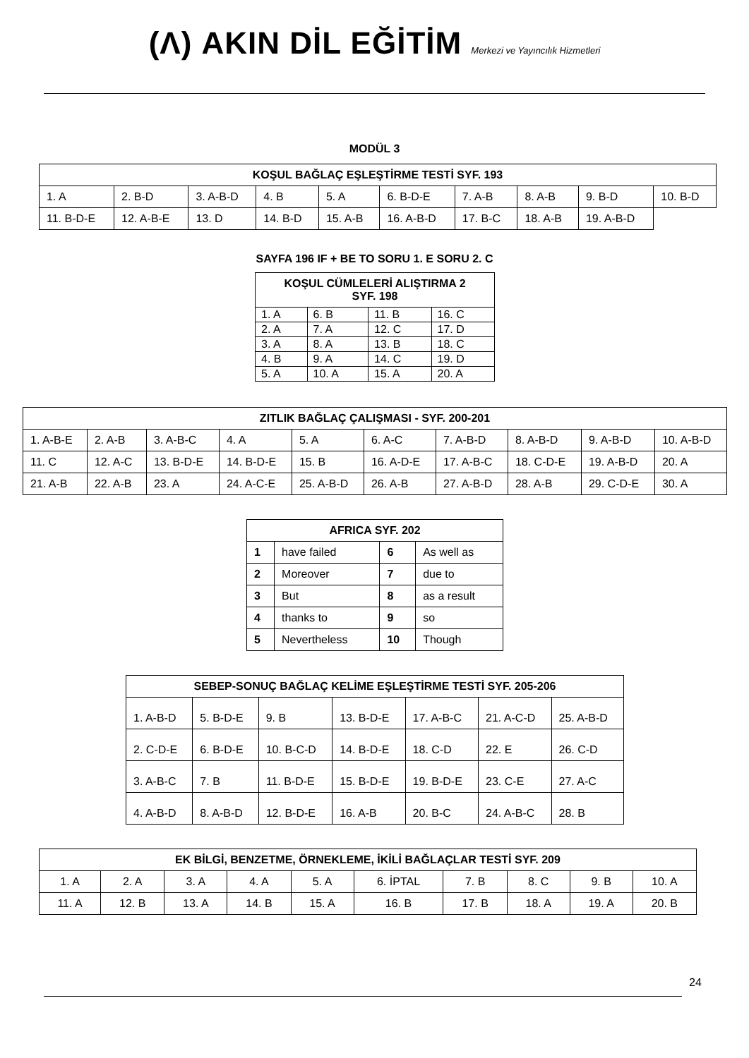(Λ) AKIN DİL EĞİTİM Merkezi ve Yayıncılık Hizmetleri
MODÜL 3
| KOŞUL BAĞLAÇ EŞLEŞTİRME TESTİ SYF. 193 | | | | | | | | | |
| --- | --- | --- | --- | --- | --- | --- | --- | --- | --- |
| 1. A | 2. B-D | 3. A-B-D | 4. B | 5. A | 6. B-D-E | 7. A-B | 8. A-B | 9. B-D | 10. B-D |
| 11. B-D-E | 12. A-B-E | 13. D | 14. B-D | 15. A-B | 16. A-B-D | 17. B-C | 18. A-B | 19. A-B-D | |
SAYFA 196 IF + BE TO SORU 1. E SORU 2. C
| KOŞUL CÜMLELERİ ALIŞTIRMA 2 SYF. 198 | | | |
| --- | --- | --- | --- |
| 1. A | 6. B | 11. B | 16. C |
| 2. A | 7. A | 12. C | 17. D |
| 3. A | 8. A | 13. B | 18. C |
| 4. B | 9. A | 14. C | 19. D |
| 5. A | 10. A | 15. A | 20. A |
| ZITLIK BAĞLAÇ ÇALIŞMASI - SYF. 200-201 | | | | | | | | | |
| --- | --- | --- | --- | --- | --- | --- | --- | --- | --- |
| 1. A-B-E | 2. A-B | 3. A-B-C | 4. A | 5. A | 6. A-C | 7. A-B-D | 8. A-B-D | 9. A-B-D | 10. A-B-D |
| 11. C | 12. A-C | 13. B-D-E | 14. B-D-E | 15. B | 16. A-D-E | 17. A-B-C | 18. C-D-E | 19. A-B-D | 20. A |
| 21. A-B | 22. A-B | 23. A | 24. A-C-E | 25. A-B-D | 26. A-B | 27. A-B-D | 28. A-B | 29. C-D-E | 30. A |
| AFRICA SYF. 202 | | | |
| --- | --- | --- | --- |
| 1 | have failed | 6 | As well as |
| 2 | Moreover | 7 | due to |
| 3 | But | 8 | as a result |
| 4 | thanks to | 9 | so |
| 5 | Nevertheless | 10 | Though |
| SEBEP-SONUÇ BAĞLAÇ KELİME EŞLEŞTİRME TESTİ SYF. 205-206 | | | | | | |
| --- | --- | --- | --- | --- | --- | --- |
| 1. A-B-D | 5. B-D-E | 9. B | 13. B-D-E | 17. A-B-C | 21. A-C-D | 25. A-B-D |
| 2. C-D-E | 6. B-D-E | 10. B-C-D | 14. B-D-E | 18. C-D | 22. E | 26. C-D |
| 3. A-B-C | 7. B | 11. B-D-E | 15. B-D-E | 19. B-D-E | 23. C-E | 27. A-C |
| 4. A-B-D | 8. A-B-D | 12. B-D-E | 16. A-B | 20. B-C | 24. A-B-C | 28. B |
| EK BİLGİ, BENZETME, ÖRNEKLEME, İKİLİ BAĞLAÇLAR TESTİ SYF. 209 | | | | | | | | | |
| --- | --- | --- | --- | --- | --- | --- | --- | --- | --- |
| 1. A | 2. A | 3. A | 4. A | 5. A | 6. İPTAL | 7. B | 8. C | 9. B | 10. A |
| 11. A | 12. B | 13. A | 14. B | 15. A | 16. B | 17. B | 18. A | 19. A | 20. B |
24